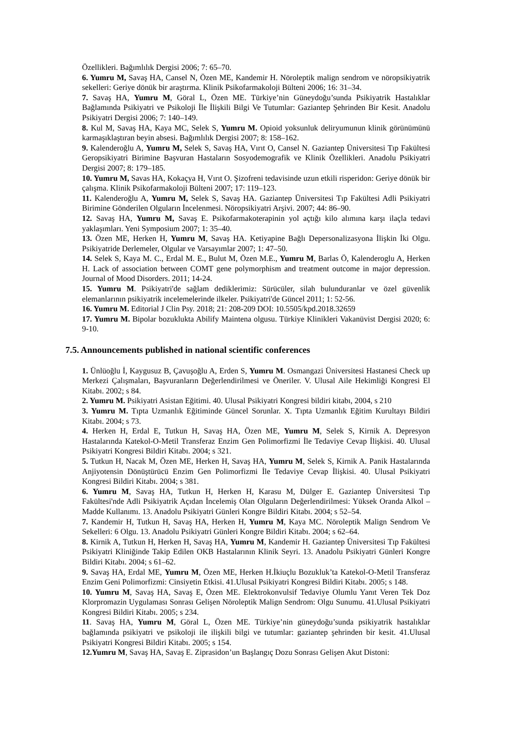Özellikleri. Bağımlılık Dergisi 2006; 7: 65–70.
6. Yumru M, Savaş HA, Cansel N, Özen ME, Kandemir H. Nöroleptik malign sendrom ve nöropsikiyatrik sekelleri: Geriye dönük bir araştırma. Klinik Psikofarmakoloji Bülteni 2006; 16: 31–34.
7. Savaş HA, Yumru M, Göral L, Özen ME. Türkiye’nin Güneydoğu’sunda Psikiyatrik Hastalıklar Bağlamında Psikiyatri ve Psikoloji İle İlişkili Bilgi Ve Tutumlar: Gaziantep Şehrinden Bir Kesit. Anadolu Psikiyatri Dergisi 2006; 7: 140–149.
8. Kul M, Savaş HA, Kaya MC, Selek S, Yumru M. Opioid yoksunluk deliryumunun klinik görünümünü karmaşıklaştıran beyin absesi. Bağımlılık Dergisi 2007; 8: 158–162.
9. Kalenderoğlu A, Yumru M, Selek S, Savaş HA, Vırıt O, Cansel N. Gaziantep Üniversitesi Tıp Fakültesi Geropsikiyatri Birimine Başvuran Hastaların Sosyodemografik ve Klinik Özellikleri. Anadolu Psikiyatri Dergisi 2007; 8: 179–185.
10. Yumru M, Savas HA, Kokaçya H, Vırıt O. Şizofreni tedavisinde uzun etkili risperidon: Geriye dönük bir çalışma. Klinik Psikofarmakoloji Bülteni 2007; 17: 119–123.
11. Kalenderoğlu A, Yumru M, Selek S, Savaş HA. Gaziantep Üniversitesi Tıp Fakültesi Adli Psikiyatri Birimine Gönderilen Olguların İncelenmesi. Nöropsikiyatri Arşivi. 2007; 44: 86–90.
12. Savaş HA, Yumru M, Savaş E. Psikofarmakoterapinin yol açtığı kilo alımına karşı ilaçla tedavi yaklaşımları. Yeni Symposium 2007; 1: 35–40.
13. Özen ME, Herken H, Yumru M, Savaş HA. Ketiyapine Bağlı Depersonalizasyona İlişkin İki Olgu. Psikiyatride Derlemeler, Olgular ve Varsayımlar 2007; 1: 47–50.
14. Selek S, Kaya M. C., Erdal M. E., Bulut M, Özen M.E., Yumru M, Barlas Ö, Kalenderoglu A, Herken H. Lack of association between COMT gene polymorphism and treatment outcome in major depression. Journal of Mood Disorders. 2011; 14-24.
15. Yumru M. Psikiyatri'de sağlam dediklerimiz: Sürücüler, silah bulunduranlar ve özel güvenlik elemanlarının psikiyatrik incelemelerinde ilkeler. Psikiyatri'de Güncel 2011; 1: 52-56.
16. Yumru M. Editorial J Clin Psy. 2018; 21: 208-209 DOI: 10.5505/kpd.2018.32659
17. Yumru M. Bipolar bozuklukta Abilify Maintena olgusu. Türkiye Klinikleri Vakanüvist Dergisi 2020; 6: 9-10.
7.5. Announcements published in national scientific conferences
1. Ünlüoğlu İ, Kaygusuz B, Çavuşoğlu A, Erden S, Yumru M. Osmangazi Üniversitesi Hastanesi Check up Merkezi Çalışmaları, Başvuranların Değerlendirilmesi ve Öneriler. V. Ulusal Aile Hekimliği Kongresi El Kitabı. 2002; s 84.
2. Yumru M. Psikiyatri Asistan Eğitimi. 40. Ulusal Psikiyatri Kongresi bildiri kitabı, 2004, s 210
3. Yumru M. Tıpta Uzmanlık Eğitiminde Güncel Sorunlar. X. Tıpta Uzmanlık Eğitim Kurultayı Bildiri Kitabı. 2004; s 73.
4. Herken H, Erdal E, Tutkun H, Savaş HA, Özen ME, Yumru M, Selek S, Kirnik A. Depresyon Hastalarında Katekol-O-Metil Transferaz Enzim Gen Polimorfizmi İle Tedaviye Cevap İlişkisi. 40. Ulusal Psikiyatri Kongresi Bildiri Kitabı. 2004; s 321.
5. Tutkun H, Nacak M, Özen ME, Herken H, Savaş HA, Yumru M, Selek S, Kirnik A. Panik Hastalarında Anjiyotensin Dönüştürücü Enzim Gen Polimorfizmi İle Tedaviye Cevap İlişkisi. 40. Ulusal Psikiyatri Kongresi Bildiri Kitabı. 2004; s 381.
6. Yumru M, Savaş HA, Tutkun H, Herken H, Karasu M, Dülger E. Gaziantep Üniversitesi Tıp Fakültesi'nde Adli Psikiyatrik Açıdan İncelemiş Olan Olguların Değerlendirilmesi: Yüksek Oranda Alkol – Madde Kullanımı. 13. Anadolu Psikiyatri Günleri Kongre Bildiri Kitabı. 2004; s 52–54.
7. Kandemir H, Tutkun H, Savaş HA, Herken H, Yumru M, Kaya MC. Nöroleptik Malign Sendrom Ve Sekelleri: 6 Olgu. 13. Anadolu Psikiyatri Günleri Kongre Bildiri Kitabı. 2004; s 62–64.
8. Kirnik A, Tutkun H, Herken H, Savaş HA, Yumru M, Kandemir H. Gaziantep Üniversitesi Tıp Fakültesi Psikiyatri Kliniğinde Takip Edilen OKB Hastalarının Klinik Seyri. 13. Anadolu Psikiyatri Günleri Kongre Bildiri Kitabı. 2004; s 61–62.
9. Savaş HA, Erdal ME, Yumru M, Özen ME, Herken H.İkiuçlu Bozukluk’ta Katekol-O-Metil Transferaz Enzim Geni Polimorfizmi: Cinsiyetin Etkisi. 41.Ulusal Psikiyatri Kongresi Bildiri Kitabı. 2005; s 148.
10. Yumru M, Savaş HA, Savaş E, Özen ME. Elektrokonvulsif Tedaviye Olumlu Yanıt Veren Tek Doz Klorpromazin Uygulaması Sonrası Gelişen Nöroleptik Malign Sendrom: Olgu Sunumu. 41.Ulusal Psikiyatri Kongresi Bildiri Kitabı. 2005; s 234.
11. Savaş HA, Yumru M, Göral L, Özen ME. Türkiye’nin güneydoğu’sunda psikiyatrik hastalıklar bağlamında psikiyatri ve psikoloji ile ilişkili bilgi ve tutumlar: gaziantep şehrinden bir kesit. 41.Ulusal Psikiyatri Kongresi Bildiri Kitabı. 2005; s 154.
12.Yumru M, Savaş HA, Savaş E. Ziprasidon’un Başlangıç Dozu Sonrası Gelişen Akut Distoni: